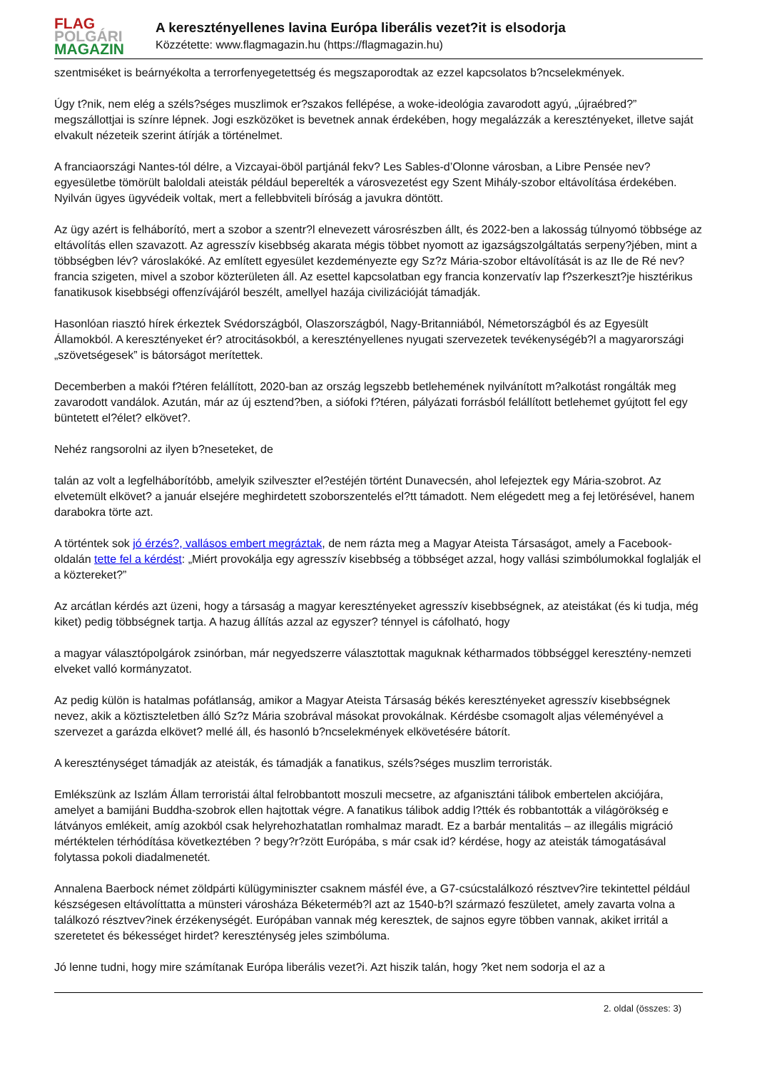FLAG
POLGÁRI
MAGAZIN
A keresztényellenes lavina Európa liberális vezet?it is elsodorja
Közzétette: www.flagmagazin.hu (https://flagmagazin.hu)
szentmiséket is beárnyékolta a terrorfenyegetettség és megszaporodtak az ezzel kapcsolatos b?ncselekmények.
Úgy t?nik, nem elég a széls?séges muszlimok er?szakos fellépése, a woke-ideológia zavarodott agyú, „újraébred?” megszállottjai is színre lépnek. Jogi eszközöket is bevetnek annak érdekében, hogy megalázzák a keresztényeket, illetve saját elvakult nézeteik szerint átírják a történelmet.
A franciaországi Nantes-tól délre, a Vizcayai-öböl partjánál fekv? Les Sables-d’Olonne városban, a Libre Pensée nev? egyesületbe tömörült baloldali ateisták például beperelték a városvezetést egy Szent Mihály-szobor eltávolítása érdekében. Nyilván ügyes ügyvédeik voltak, mert a fellebbviteli bíróság a javukra döntött.
Az ügy azért is felháborító, mert a szobor a szentr?l elnevezett városrészben állt, és 2022-ben a lakosság túlnyomó többsége az eltávolítás ellen szavazott. Az agresszív kisebbség akarata mégis többet nyomott az igazságszolgáltatás serpeny?jében, mint a többségben lév? városlakóké. Az említett egyesület kezdeményezte egy Sz?z Mária-szobor eltávolítását is az Ile de Ré nev? francia szigeten, mivel a szobor közterületen áll. Az esettel kapcsolatban egy francia konzervatív lap f?szerkeszt?je hisztérikus fanatikusok kisebbségi offenzívájáról beszélt, amellyel hazája civilizációját támadják.
Hasonlóan riasztó hírek érkeztek Svédországból, Olaszországból, Nagy-Britanniából, Németországból és az Egyesült Államokból. A keresztényeket ér? atrocitásokból, a keresztényellenes nyugati szervezetek tevékenységéb?l a magyarországi „szövetségesek” is bátorságot merítettek.
Decemberben a makói f?téren felállított, 2020-ban az ország legszebb betlehemének nyilvánított m?alkotást rongálták meg zavarodott vandálok. Azután, már az új esztend?ben, a siófoki f?téren, pályázati forrásból felállított betlehemet gyújtott fel egy büntetett el?élet? elkövet?.
Nehéz rangsorolni az ilyen b?neseteket, de
talán az volt a legfelháborítóbb, amelyik szilveszter el?estéjén történt Dunavecsén, ahol lefejeztek egy Mária-szobrot. Az elvetemült elkövet? a január elsejére meghirdetett szoborszentelés el?tt támadott. Nem elégedett meg a fej letörésével, hanem darabokra törte azt.
A történtek sok jó érzés?, vallásos embert megráztak, de nem rázta meg a Magyar Ateista Társaságot, amely a Facebook-oldalán tette fel a kérdést: „Miért provokálja egy agresszív kisebbség a többséget azzal, hogy vallási szimbólumokkal foglalják el a köztereket?”
Az arcátlan kérdés azt üzeni, hogy a társaság a magyar keresztényeket agresszív kisebbségnek, az ateistákat (és ki tudja, még kiket) pedig többségnek tartja. A hazug állítás azzal az egyszer? ténnyel is cáfolható, hogy
a magyar választópolgárok zsinórban, már negyedszerre választottak maguknak kétharmados többséggel keresztény-nemzeti elveket valló kormányzatot.
Az pedig külön is hatalmas pofátlanság, amikor a Magyar Ateista Társaság békés keresztényeket agresszív kisebbségnek nevez, akik a köztiszteletben álló Sz?z Mária szobrával másokat provokálnak. Kérdésbe csomagolt aljas véleményével a szervezet a garázda elkövet? mellé áll, és hasonló b?ncselekmények elkövetésére bátorít.
A kereszténységet támadják az ateisták, és támadják a fanatikus, széls?séges muszlim terroristák.
Emlékszünk az Iszlám Állam terroristái által felrobbantott moszuli mecsetre, az afganisztáni tálibok embertelen akciójára, amelyet a bamijáni Buddha-szobrok ellen hajtottak végre. A fanatikus tálibok addig l?tték és robbantották a világörökség e látványos emlékeit, amíg azokból csak helyrehozhatatlan romhalmaz maradt. Ez a barbár mentalitás – az illegális migráció mértéktelen térhódítása következtében ? begy?r?zött Európába, s már csak id? kérdése, hogy az ateisták támogatásával folytassa pokoli diadalmenetét.
Annalena Baerbock német zöldpárti külügyminiszter csaknem másfél éve, a G7-csúcstalálkozó résztvev?ire tekintettel például készségesen eltávolíttatta a münsteri városháza Béketerméb?l azt az 1540-b?l származó feszületet, amely zavarta volna a találkozó résztvev?inek érzékenységét. Európában vannak még keresztek, de sajnos egyre többen vannak, akiket irritál a szeretetet és békességet hirdet? kereszténység jeles szimbóluma.
Jó lenne tudni, hogy mire számítanak Európa liberális vezet?i. Azt hiszik talán, hogy ?ket nem sodorja el az a
2. oldal (összes: 3)